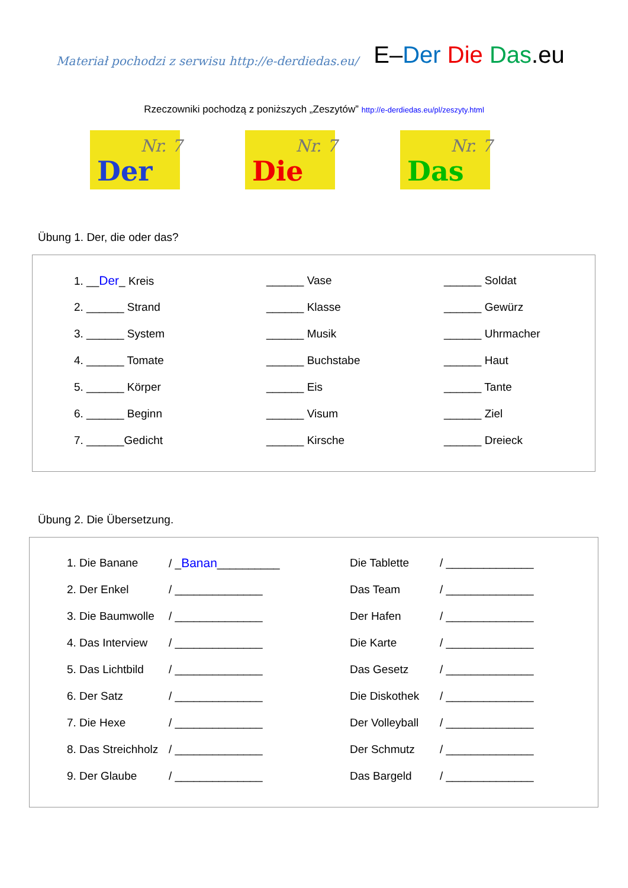Materiał pochodzi z serwisu http://e-derdiedas.eu/ E–Der Die Das.eu
Rzeczowniki pochodzą z poniższych „Zeszytów” http://e-derdiedas.eu/pl/zeszyty.html
Nr. 7
Der
Nr. 7
Die
Nr. 7
Das
Übung 1. Der, die oder das?
| 1. __ Der _ Kreis | ______ Vase | ______ Soldat |
| 2. ______ Strand | ______ Klasse | ______ Gewürz |
| 3. ______ System | ______ Musik | ______ Uhrmacher |
| 4. ______ Tomate | ______ Buchstabe | ______ Haut |
| 5. ______ Körper | ______ Eis | ______ Tante |
| 6. ______ Beginn | ______ Visum | ______ Ziel |
| 7. ______Gedicht | ______ Kirsche | ______ Dreieck |
Übung 2. Die Übersetzung.
| 1. Die Banane | / _ Banan __________ | Die Tablette | / ______________ |
| 2. Der Enkel | / ______________ | Das Team | / ______________ |
| 3. Die Baumwolle | / ______________ | Der Hafen | / ______________ |
| 4. Das Interview | / ______________ | Die Karte | / ______________ |
| 5. Das Lichtbild | / ______________ | Das Gesetz | / ______________ |
| 6. Der Satz | / ______________ | Die Diskothek | / ______________ |
| 7. Die Hexe | / ______________ | Der Volleyball | / ______________ |
| 8. Das Streichholz | / ______________ | Der Schmutz | / ______________ |
| 9. Der Glaube | / ______________ | Das Bargeld | / ______________ |